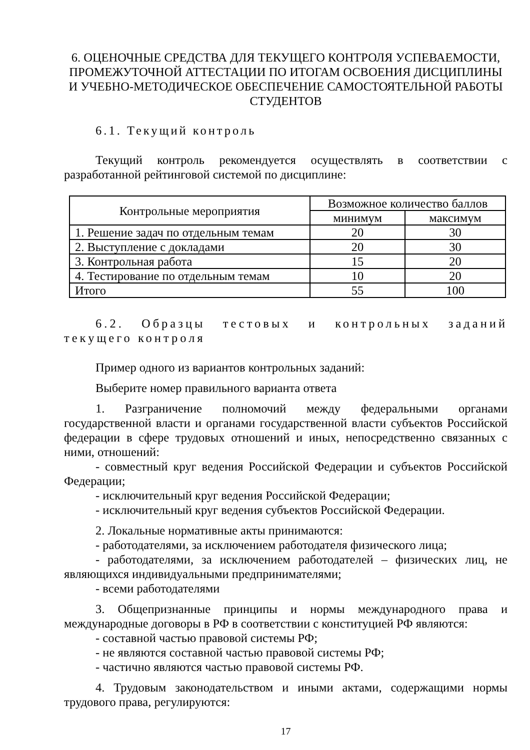6. ОЦЕНОЧНЫЕ СРЕДСТВА ДЛЯ ТЕКУЩЕГО КОНТРОЛЯ УСПЕВАЕМОСТИ, ПРОМЕЖУТОЧНОЙ АТТЕСТАЦИИ ПО ИТОГАМ ОСВОЕНИЯ ДИСЦИПЛИНЫ И УЧЕБНО-МЕТОДИЧЕСКОЕ ОБЕСПЕЧЕНИЕ САМОСТОЯТЕЛЬНОЙ РАБОТЫ СТУДЕНТОВ
6.1. Текущий контроль
Текущий контроль рекомендуется осуществлять в соответствии с разработанной рейтинговой системой по дисциплине:
| Контрольные мероприятия | Возможное количество баллов | |
| --- | --- | --- |
| | минимум | максимум |
| 1. Решение задач по отдельным темам | 20 | 30 |
| 2. Выступление с докладами | 20 | 30 |
| 3. Контрольная работа | 15 | 20 |
| 4. Тестирование по отдельным темам | 10 | 20 |
| Итого | 55 | 100 |
6.2. Образцы тестовых и контрольных заданий текущего контроля
Пример одного из вариантов контрольных заданий:
Выберите номер правильного варианта ответа
1. Разграничение полномочий между федеральными органами государственной власти и органами государственной власти субъектов Российской федерации в сфере трудовых отношений и иных, непосредственно связанных с ними, отношений:
- совместный круг ведения Российской Федерации и субъектов Российской Федерации;
- исключительный круг ведения Российской Федерации;
- исключительный круг ведения субъектов Российской Федерации.
2. Локальные нормативные акты принимаются:
- работодателями, за исключением работодателя физического лица;
- работодателями, за исключением работодателей – физических лиц, не являющихся индивидуальными предпринимателями;
- всеми работодателями
3. Общепризнанные принципы и нормы международного права и международные договоры в РФ в соответствии с конституцией РФ являются:
- составной частью правовой системы РФ;
- не являются составной частью правовой системы РФ;
- частично являются частью правовой системы РФ.
4. Трудовым законодательством и иными актами, содержащими нормы трудового права, регулируются:
17